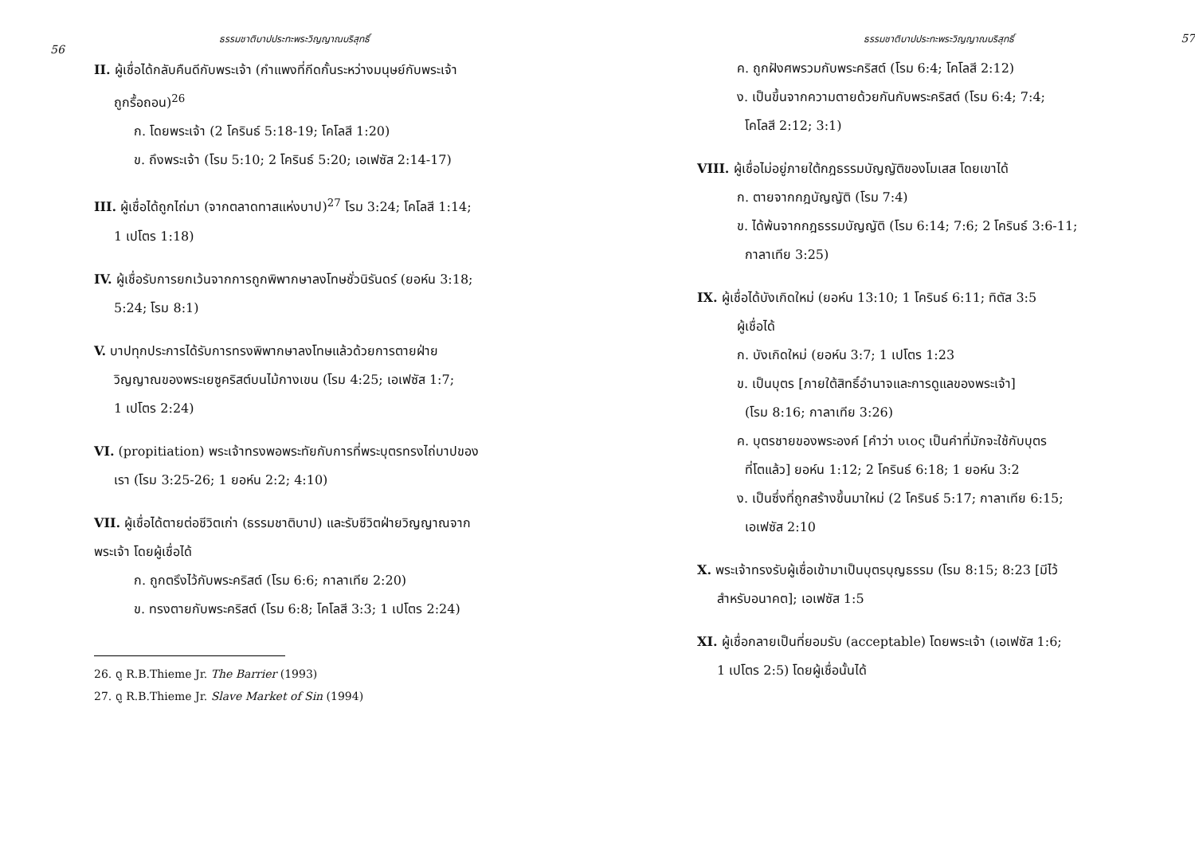ธรรมชาติบาปประทะพระวิญญาณบริสุทธิ์
56
II. ผู้เชื่อได้กลับคืนดีกับพระเจ้า (กำแพงที่กีดกั้นระหว่างมนุษย์กับพระเจ้า
ถูกรื้อถอน)<sup>26</sup>
ก. โดยพระเจ้า (2 โครินธ์ 5:18-19; โคโลสี 1:20)
ข. ถึงพระเจ้า (โรม 5:10; 2 โครินธ์ 5:20; เอเฟซัส 2:14-17)
III. ผู้เชื่อได้ถูกไถ่มา (จากตลาดทาสแห่งบาป)<sup>27</sup> โรม 3:24; โคโลสี 1:14;
1 เปโตร 1:18)
IV. ผู้เชื่อรับการยกเว้นจากการถูกพิพากษาลงโทษชั่วนิรันดร์ (ยอห์น 3:18;
5:24; โรม 8:1)
V. บาปทุกประการได้รับการทรงพิพากษาลงโทษแล้วด้วยการตายฝ่าย
วิญญาณของพระเยซูคริสต์บนไม้กางเขน (โรม 4:25; เอเฟซัส 1:7;
1 เปโตร 2:24)
VI. (propitiation) พระเจ้าทรงพอพระทัยกับการที่พระบุตรทรงไถ่บาปของ
เรา (โรม 3:25-26; 1 ยอห์น 2:2; 4:10)
VII. ผู้เชื่อได้ตายต่อชีวิตเก่า (ธรรมชาติบาป) และรับชีวิตฝ่ายวิญญาณจาก
พระเจ้า โดยผู้เชื่อได้
ก. ถูกตรึงไว้กับพระคริสต์ (โรม 6:6; กาลาเทีย 2:20)
ข. ทรงตายกับพระคริสต์ (โรม 6:8; โคโลสี 3:3; 1 เปโตร 2:24)
26. ดู R.B.Thieme Jr. The Barrier (1993)
27. ดู R.B.Thieme Jr. Slave Market of Sin (1994)
ธรรมชาติบาปประทะพระวิญญาณบริสุทธิ์ 57
ค. ถูกฝังศพรวมกับพระคริสต์ (โรม 6:4; โคโลสี 2:12)
ง. เป็นขึ้นจากความตายด้วยกันกับพระคริสต์ (โรม 6:4; 7:4;
โคโลสี 2:12; 3:1)
VIII. ผู้เชื่อไม่อยู่ภายใต้กฎธรรมบัญญัติของโมเสส โดยเขาได้
ก. ตายจากกฎบัญญัติ (โรม 7:4)
ข. ได้พ้นจากกฎธรรมบัญญัติ (โรม 6:14; 7:6; 2 โครินธ์ 3:6-11;
กาลาเทีย 3:25)
IX. ผู้เชื่อได้บังเกิดใหม่ (ยอห์น 13:10; 1 โครินธ์ 6:11; ทิตัส 3:5
ผู้เชื่อได้
ก. บังเกิดใหม่ (ยอห์น 3:7; 1 เปโตร 1:23
ข. เป็นบุตร [ภายใต้สิทธิ์อำนาจและการดูแลของพระเจ้า]
(โรม 8:16; กาลาเทีย 3:26)
ค. บุตรชายของพระองค์ [คำว่า υιος เป็นคำที่มักจะใช้กับบุตร
ที่โตแล้ว] ยอห์น 1:12; 2 โครินธ์ 6:18; 1 ยอห์น 3:2
ง. เป็นซึ่งที่ถูกสร้างขึ้นมาใหม่ (2 โครินธ์ 5:17; กาลาเทีย 6:15;
เอเฟซัส 2:10
X. พระเจ้าทรงรับผู้เชื่อเข้ามาเป็นบุตรบุญธรรม (โรม 8:15; 8:23 [มีไว้
สำหรับอนาคต]; เอเฟซัส 1:5
XI. ผู้เชื่อกลายเป็นที่ยอมรับ (acceptable) โดยพระเจ้า (เอเฟซัส 1:6;
1 เปโตร 2:5) โดยผู้เชื่อนั้นได้